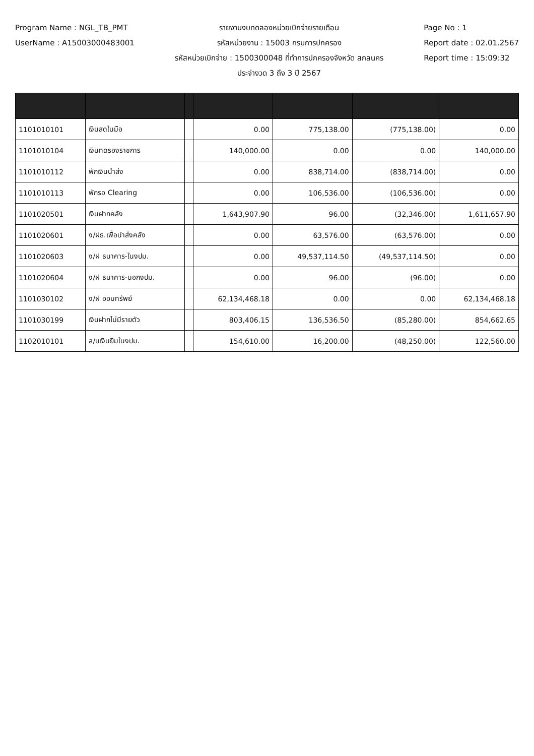Program Name : NGL_TB_PMT
UserName : A1500300048300​1
รายงานงบทดลองหน่วยเบิกจ่ายรายเดือน
รหัสหน่วยงาน : 15003 กรมการปกครอง
รหัสหน่วยเบิกจ่าย : 1500300048 ที่ทำการปกครองจังหวัด สกลนคร
ประจำงวด 3 ถึง 3 ปี 2567
Page No : 1
Report date : 02.01.2567
Report time : 15:09:32
| 1101010101 | เงินสดในมือ | | 0.00 | 775,138.00 | (775,138.00) | 0.00 |
| 1101010104 | เงินทดรองราชการ | | 140,000.00 | 0.00 | 0.00 | 140,000.00 |
| 1101010112 | พักเงินนำส่ง | | 0.00 | 838,714.00 | (838,714.00) | 0.00 |
| 1101010113 | พักรอ Clearing | | 0.00 | 106,536.00 | (106,536.00) | 0.00 |
| 1101020501 | เงินฝากคลัง | | 1,643,907.90 | 96.00 | (32,346.00) | 1,611,657.90 |
| 1101020601 | ง/ฝธ.เพื่อนำส่งคลัง | | 0.00 | 63,576.00 | (63,576.00) | 0.00 |
| 1101020603 | ง/ฝ ธนาคาร-ในงปม. | | 0.00 | 49,537,114.50 | (49,537,114.50) | 0.00 |
| 1101020604 | ง/ฝ ธนาคาร-นอกงปม. | | 0.00 | 96.00 | (96.00) | 0.00 |
| 1101030102 | ง/ฝ ออมทรัพย์ | | 62,134,468.18 | 0.00 | 0.00 | 62,134,468.18 |
| 1101030199 | เงินฝากไม่มีรายตัว | | 803,406.15 | 136,536.50 | (85,280.00) | 854,662.65 |
| 1102010101 | ล/นเงินยืมในงปม. | | 154,610.00 | 16,200.00 | (48,250.00) | 122,560.00 |